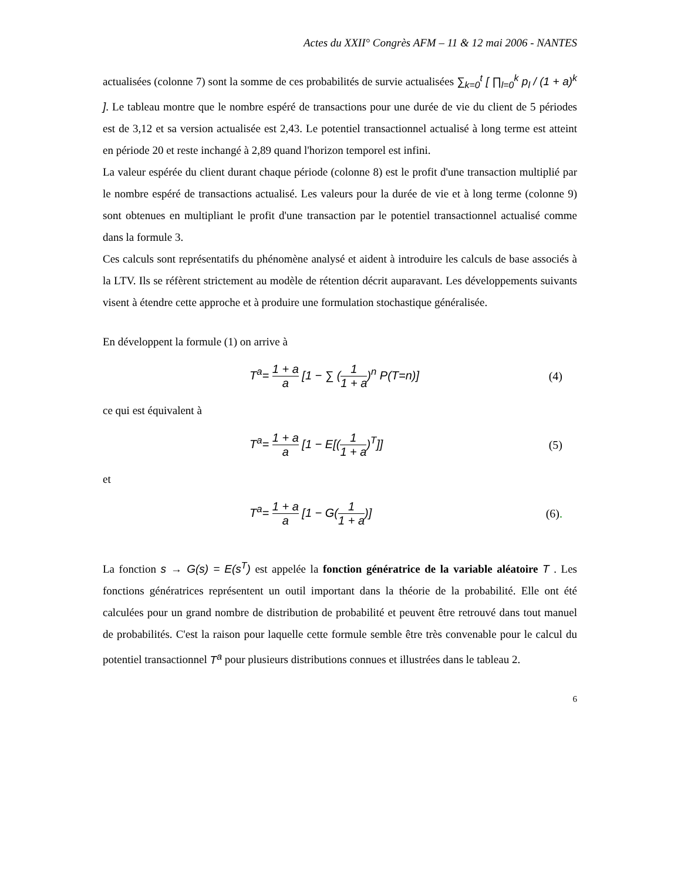Actes du XXII° Congrès AFM – 11 & 12 mai 2006 - NANTES
actualisées (colonne 7) sont la somme de ces probabilités de survie actualisées ∑<sub>k=0</sub><sup>t</sup> [ ∏<sub>l=0</sub><sup>k</sup> p<sub>l</sub> / (1 + a)<sup>k</sup> ]. Le tableau montre que le nombre espéré de transactions pour une durée de vie du client de 5 périodes est de 3,12 et sa version actualisée est 2,43. Le potentiel transactionnel actualisé à long terme est atteint en période 20 et reste inchangé à 2,89 quand l'horizon temporel est infini.
La valeur espérée du client durant chaque période (colonne 8) est le profit d'une transaction multiplié par le nombre espéré de transactions actualisé. Les valeurs pour la durée de vie et à long terme (colonne 9) sont obtenues en multipliant le profit d'une transaction par le potentiel transactionnel actualisé comme dans la formule 3.
Ces calculs sont représentatifs du phénomène analysé et aident à introduire les calculs de base associés à la LTV. Ils se réfèrent strictement au modèle de rétention décrit auparavant. Les développements suivants visent à étendre cette approche et à produire une formulation stochastique généralisée.
En développent la formule (1) on arrive à
T<sup>a</sup>= 1 + a a [1 − ∑ (1 1 + a)<sup>n</sup> P(T=n)] (4)
ce qui est équivalent à
T<sup>a</sup>= 1 + a a [1 − E[(1 1 + a)<sup>T</sup>]] (5)
et
T<sup>a</sup>= 1 + a a [1 − G(1 1 + a)] (6).
La fonction s → G(s) = E(s<sup>T</sup>) est appelée la fonction génératrice de la variable aléatoire T . Les fonctions génératrices représentent un outil important dans la théorie de la probabilité. Elle ont été calculées pour un grand nombre de distribution de probabilité et peuvent être retrouvé dans tout manuel de probabilités. C'est la raison pour laquelle cette formule semble être très convenable pour le calcul du potentiel transactionnel T<sup>a</sup> pour plusieurs distributions connues et illustrées dans le tableau 2.
6